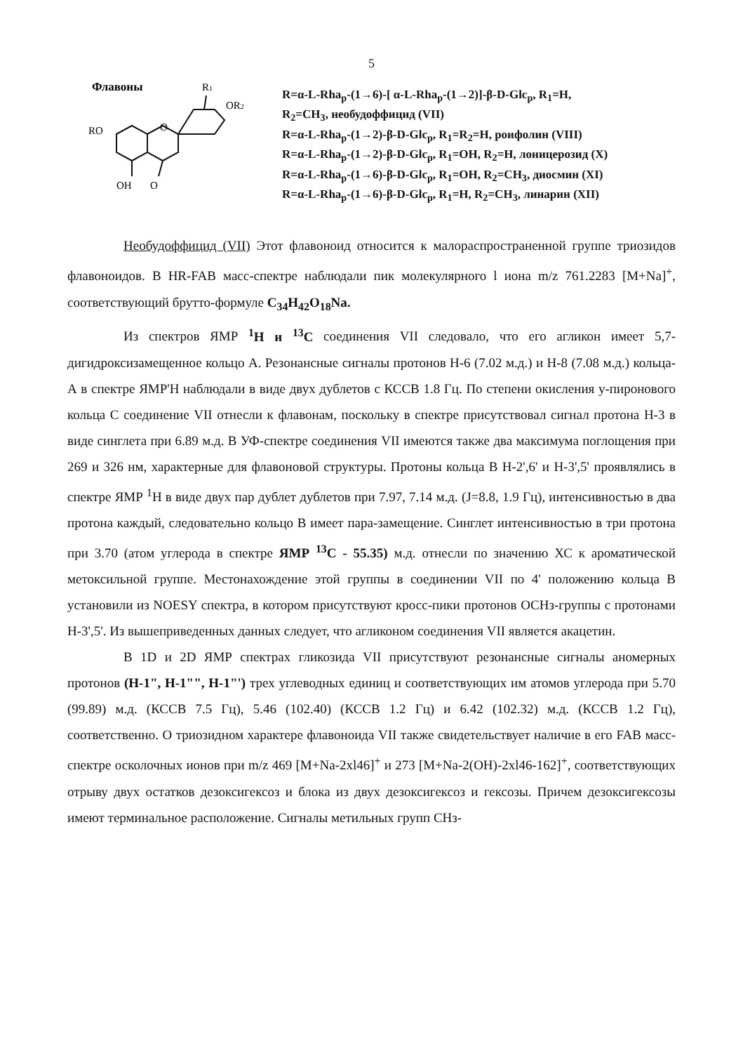5
Флавоны
R1
OR2
RO
OH
O
O
R=α-L-Rha<sub>p</sub>-(1→6)-[ α-L-Rha<sub>p</sub>-(1→2)]-β-D-Glc<sub>p</sub>, R<sub>1</sub>=H,
R<sub>2</sub>=CH<sub>3</sub>, необудоффицид (VII)
R=α-L-Rha<sub>p</sub>-(1→2)-β-D-Glc<sub>p</sub>, R<sub>1</sub>=R<sub>2</sub>=H, роифолин (VIII)
R=α-L-Rha<sub>p</sub>-(1→2)-β-D-Glc<sub>p</sub>, R<sub>1</sub>=OH, R<sub>2</sub>=H, лоницерозид (X)
R=α-L-Rha<sub>p</sub>-(1→6)-β-D-Glc<sub>p</sub>, R<sub>1</sub>=OH, R<sub>2</sub>=CH<sub>3</sub>, диосмин (XI)
R=α-L-Rha<sub>p</sub>-(1→6)-β-D-Glc<sub>p</sub>, R<sub>1</sub>=H, R<sub>2</sub>=CH<sub>3</sub>, линарин (XII)
Необудоффицид (VII) Этот флавоноид относится к малораспространенной группе триозидов флавоноидов. В HR-FAB масс-спектре наблюдали пик молекулярного l иона m/z 761.2283 [M+Na]<sup>+</sup>, соответствующий брутто-формуле C<sub>34</sub>H<sub>42</sub>O<sub>18</sub>Na.
Из спектров ЯМР <sup>1</sup>H и <sup>13</sup>C соединения VII следовало, что его агликон имеет 5,7-дигидроксизамещенное кольцо А. Резонансные сигналы протонов Н-6 (7.02 м.д.) и Н-8 (7.08 м.д.) кольца-А в спектре ЯМР'Н наблюдали в виде двух дублетов с КССВ 1.8 Гц. По степени окисления у-пиронового кольца С соединение VII отнесли к флавонам, поскольку в спектре присутствовал сигнал протона Н-3 в виде синглета при 6.89 м.д. В УФ-спектре соединения VII имеются также два максимума поглощения при 269 и 326 нм, характерные для флавоновой структуры. Протоны кольца В Н-2',6' и Н-3',5' проявлялись в спектре ЯМР <sup>1</sup>Н в виде двух пар дублет дублетов при 7.97, 7.14 м.д. (J=8.8, 1.9 Гц), интенсивностью в два протона каждый, следовательно кольцо В имеет пара-замещение. Синглет интенсивностью в три протона при 3.70 (атом углерода в спектре ЯМР <sup>13</sup>C - 55.35) м.д. отнесли по значению ХС к ароматической метоксильной группе. Местонахождение этой группы в соединении VII по 4' положению кольца В установили из NOESY спектра, в котором присутствуют кросс-пики протонов ОСНз-группы с протонами Н-3',5'. Из вышеприведенных данных следует, что агликоном соединения VII является акацетин.
В 1D и 2D ЯМР спектрах гликозида VII присутствуют резонансные сигналы аномерных протонов (H-1", H-1"", H-1"') трех углеводных единиц и соответствующих им атомов углерода при 5.70 (99.89) м.д. (КССВ 7.5 Гц), 5.46 (102.40) (КССВ 1.2 Гц) и 6.42 (102.32) м.д. (КССВ 1.2 Гц), соответственно. О триозидном характере флавоноида VII также свидетельствует наличие в его FAB масс-спектре осколочных ионов при m/z 469 [M+Na-2xl46]<sup>+</sup> и 273 [M+Na-2(OH)-2xl46-162]<sup>+</sup>, соответствующих отрыву двух остатков дезоксигексоз и блока из двух дезоксигексоз и гексозы. Причем дезоксигексозы имеют терминальное расположение. Сигналы метильных групп СНз-